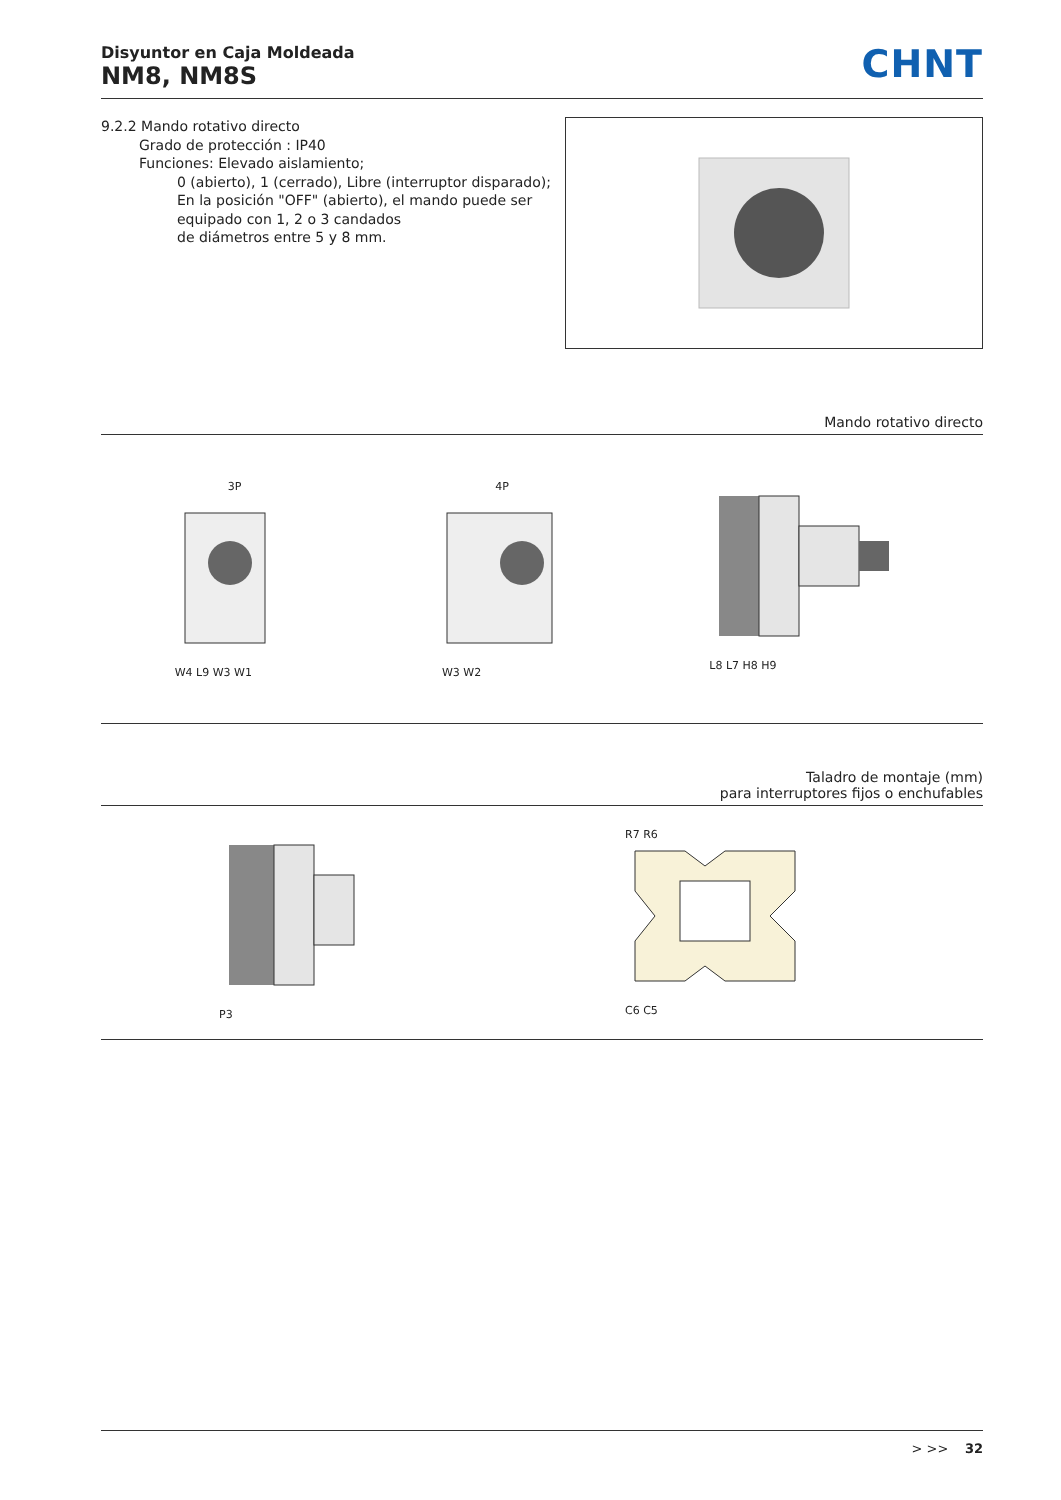Disyuntor en Caja Moldeada
NM8, NM8S
CHNT
9.2.2 Mando rotativo directo
Grado de protección : IP40
Funciones: Elevado aislamiento;
0 (abierto), 1 (cerrado), Libre (interruptor disparado);
En la posición "OFF" (abierto), el mando puede ser equipado con 1, 2 o 3 candados
de diámetros entre 5 y 8 mm.
Mando rotativo directo
3P
W4 L9 W3 W1
4P
W3 W2
L8 L7 H8 H9
Taladro de montaje (mm)
para interruptores fijos o enchufables
P3
R7 R6
C6 C5
> >> 32